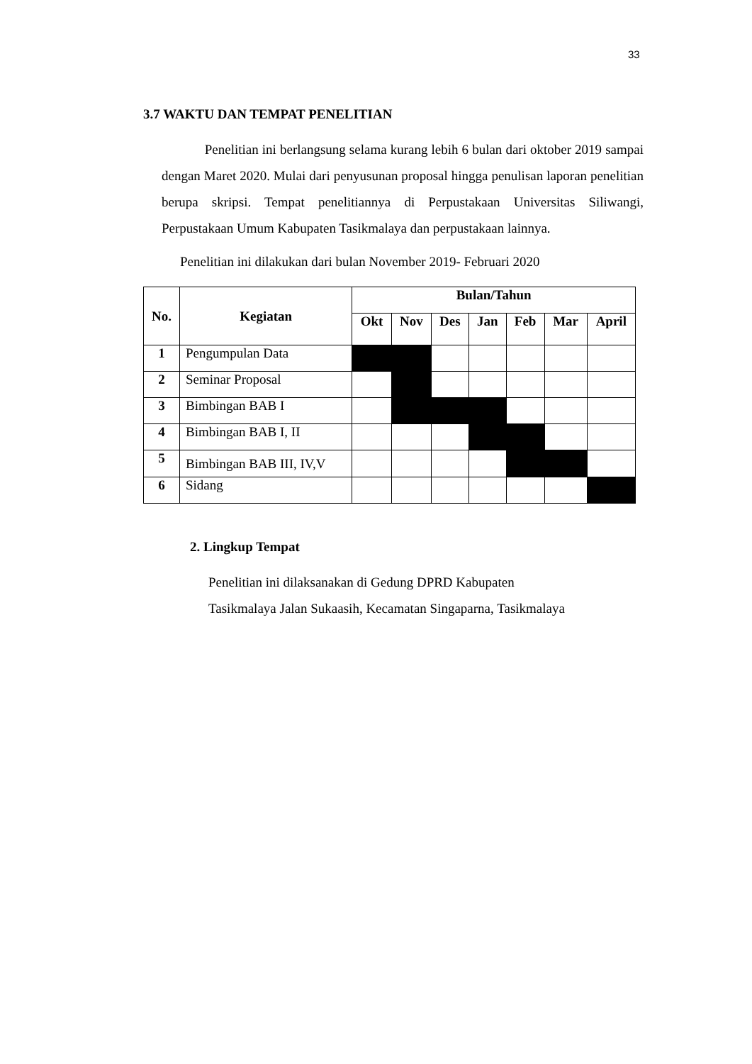33
3.7 WAKTU DAN TEMPAT PENELITIAN
Penelitian ini berlangsung selama kurang lebih 6 bulan dari oktober 2019 sampai dengan Maret 2020. Mulai dari penyusunan proposal hingga penulisan laporan penelitian berupa skripsi. Tempat penelitiannya di Perpustakaan Universitas Siliwangi, Perpustakaan Umum Kabupaten Tasikmalaya dan perpustakaan lainnya.
Penelitian ini dilakukan dari bulan November 2019- Februari 2020
| No. | Kegiatan | Bulan/Tahun | | | | | | |
| --- | --- | --- | --- | --- | --- | --- | --- | --- |
| | | Okt | Nov | Des | Jan | Feb | Mar | April |
| 1 | Pengumpulan Data | | | | | | | |
| 2 | Seminar Proposal | | | | | | | |
| 3 | Bimbingan BAB I | | | | | | | |
| 4 | Bimbingan BAB I, II | | | | | | | |
| 5 | Bimbingan BAB III, IV,V | | | | | | | |
| 6 | Sidang | | | | | | | |
2. Lingkup Tempat
Penelitian ini dilaksanakan di Gedung DPRD Kabupaten
Tasikmalaya Jalan Sukaasih, Kecamatan Singaparna, Tasikmalaya